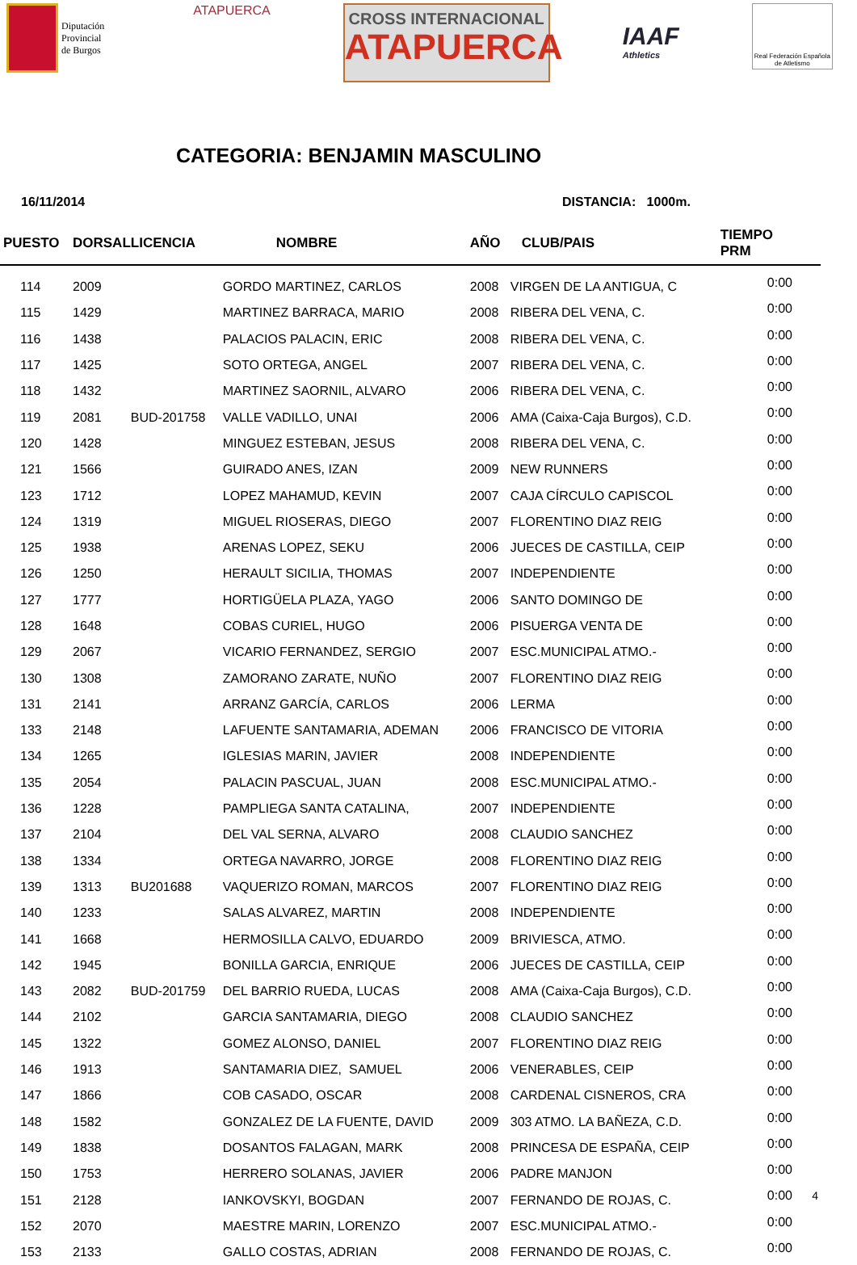Diputación
Provincial
de Burgos
ATAPUERCA
CROSS INTERNACIONAL
ATAPUERCA
IAAF
Athletics
Real Federación Española
de Atletismo
CATEGORIA: BENJAMIN MASCULINO
16/11/2014 DISTANCIA: 1000m.
| PUESTO | DORSAL | LICENCIA | NOMBRE | AÑO | CLUB/PAIS | TIEMPO PRM | |
| --- | --- | --- | --- | --- | --- | --- | --- |
| 114 | 2009 | | GORDO MARTINEZ, CARLOS | 2008 | VIRGEN DE LA ANTIGUA, C | | 0:00 |
| 115 | 1429 | | MARTINEZ BARRACA, MARIO | 2008 | RIBERA DEL VENA, C. | | 0:00 |
| 116 | 1438 | | PALACIOS PALACIN, ERIC | 2008 | RIBERA DEL VENA, C. | | 0:00 |
| 117 | 1425 | | SOTO ORTEGA, ANGEL | 2007 | RIBERA DEL VENA, C. | | 0:00 |
| 118 | 1432 | | MARTINEZ SAORNIL, ALVARO | 2006 | RIBERA DEL VENA, C. | | 0:00 |
| 119 | 2081 | BUD-201758 | VALLE VADILLO, UNAI | 2006 | AMA (Caixa-Caja Burgos), C.D. | | 0:00 |
| 120 | 1428 | | MINGUEZ ESTEBAN, JESUS | 2008 | RIBERA DEL VENA, C. | | 0:00 |
| 121 | 1566 | | GUIRADO ANES, IZAN | 2009 | NEW RUNNERS | | 0:00 |
| 123 | 1712 | | LOPEZ MAHAMUD, KEVIN | 2007 | CAJA CÍRCULO CAPISCOL | | 0:00 |
| 124 | 1319 | | MIGUEL RIOSERAS, DIEGO | 2007 | FLORENTINO DIAZ REIG | | 0:00 |
| 125 | 1938 | | ARENAS LOPEZ, SEKU | 2006 | JUECES DE CASTILLA, CEIP | | 0:00 |
| 126 | 1250 | | HERAULT SICILIA, THOMAS | 2007 | INDEPENDIENTE | | 0:00 |
| 127 | 1777 | | HORTIGÜELA PLAZA, YAGO | 2006 | SANTO DOMINGO DE | | 0:00 |
| 128 | 1648 | | COBAS CURIEL, HUGO | 2006 | PISUERGA VENTA DE | | 0:00 |
| 129 | 2067 | | VICARIO FERNANDEZ, SERGIO | 2007 | ESC.MUNICIPAL ATMO.- | | 0:00 |
| 130 | 1308 | | ZAMORANO ZARATE, NUÑO | 2007 | FLORENTINO DIAZ REIG | | 0:00 |
| 131 | 2141 | | ARRANZ GARCÍA, CARLOS | 2006 | LERMA | | 0:00 |
| 133 | 2148 | | LAFUENTE SANTAMARIA, ADEMAN | 2006 | FRANCISCO DE VITORIA | | 0:00 |
| 134 | 1265 | | IGLESIAS MARIN, JAVIER | 2008 | INDEPENDIENTE | | 0:00 |
| 135 | 2054 | | PALACIN PASCUAL, JUAN | 2008 | ESC.MUNICIPAL ATMO.- | | 0:00 |
| 136 | 1228 | | PAMPLIEGA SANTA CATALINA, | 2007 | INDEPENDIENTE | | 0:00 |
| 137 | 2104 | | DEL VAL SERNA, ALVARO | 2008 | CLAUDIO SANCHEZ | | 0:00 |
| 138 | 1334 | | ORTEGA NAVARRO, JORGE | 2008 | FLORENTINO DIAZ REIG | | 0:00 |
| 139 | 1313 | BU201688 | VAQUERIZO ROMAN, MARCOS | 2007 | FLORENTINO DIAZ REIG | | 0:00 |
| 140 | 1233 | | SALAS ALVAREZ, MARTIN | 2008 | INDEPENDIENTE | | 0:00 |
| 141 | 1668 | | HERMOSILLA CALVO, EDUARDO | 2009 | BRIVIESCA, ATMO. | | 0:00 |
| 142 | 1945 | | BONILLA GARCIA, ENRIQUE | 2006 | JUECES DE CASTILLA, CEIP | | 0:00 |
| 143 | 2082 | BUD-201759 | DEL BARRIO RUEDA, LUCAS | 2008 | AMA (Caixa-Caja Burgos), C.D. | | 0:00 |
| 144 | 2102 | | GARCIA SANTAMARIA, DIEGO | 2008 | CLAUDIO SANCHEZ | | 0:00 |
| 145 | 1322 | | GOMEZ ALONSO, DANIEL | 2007 | FLORENTINO DIAZ REIG | | 0:00 |
| 146 | 1913 | | SANTAMARIA DIEZ, SAMUEL | 2006 | VENERABLES, CEIP | | 0:00 |
| 147 | 1866 | | COB CASADO, OSCAR | 2008 | CARDENAL CISNEROS, CRA | | 0:00 |
| 148 | 1582 | | GONZALEZ DE LA FUENTE, DAVID | 2009 | 303 ATMO. LA BAÑEZA, C.D. | | 0:00 |
| 149 | 1838 | | DOSANTOS FALAGAN, MARK | 2008 | PRINCESA DE ESPAÑA, CEIP | | 0:00 |
| 150 | 1753 | | HERRERO SOLANAS, JAVIER | 2006 | PADRE MANJON | | 0:00 |
| 151 | 2128 | | IANKOVSKYI, BOGDAN | 2007 | FERNANDO DE ROJAS, C. | | 0:00 |
| 152 | 2070 | | MAESTRE MARIN, LORENZO | 2007 | ESC.MUNICIPAL ATMO.- | | 0:00 |
| 153 | 2133 | | GALLO COSTAS, ADRIAN | 2008 | FERNANDO DE ROJAS, C. | | 0:00 |
4